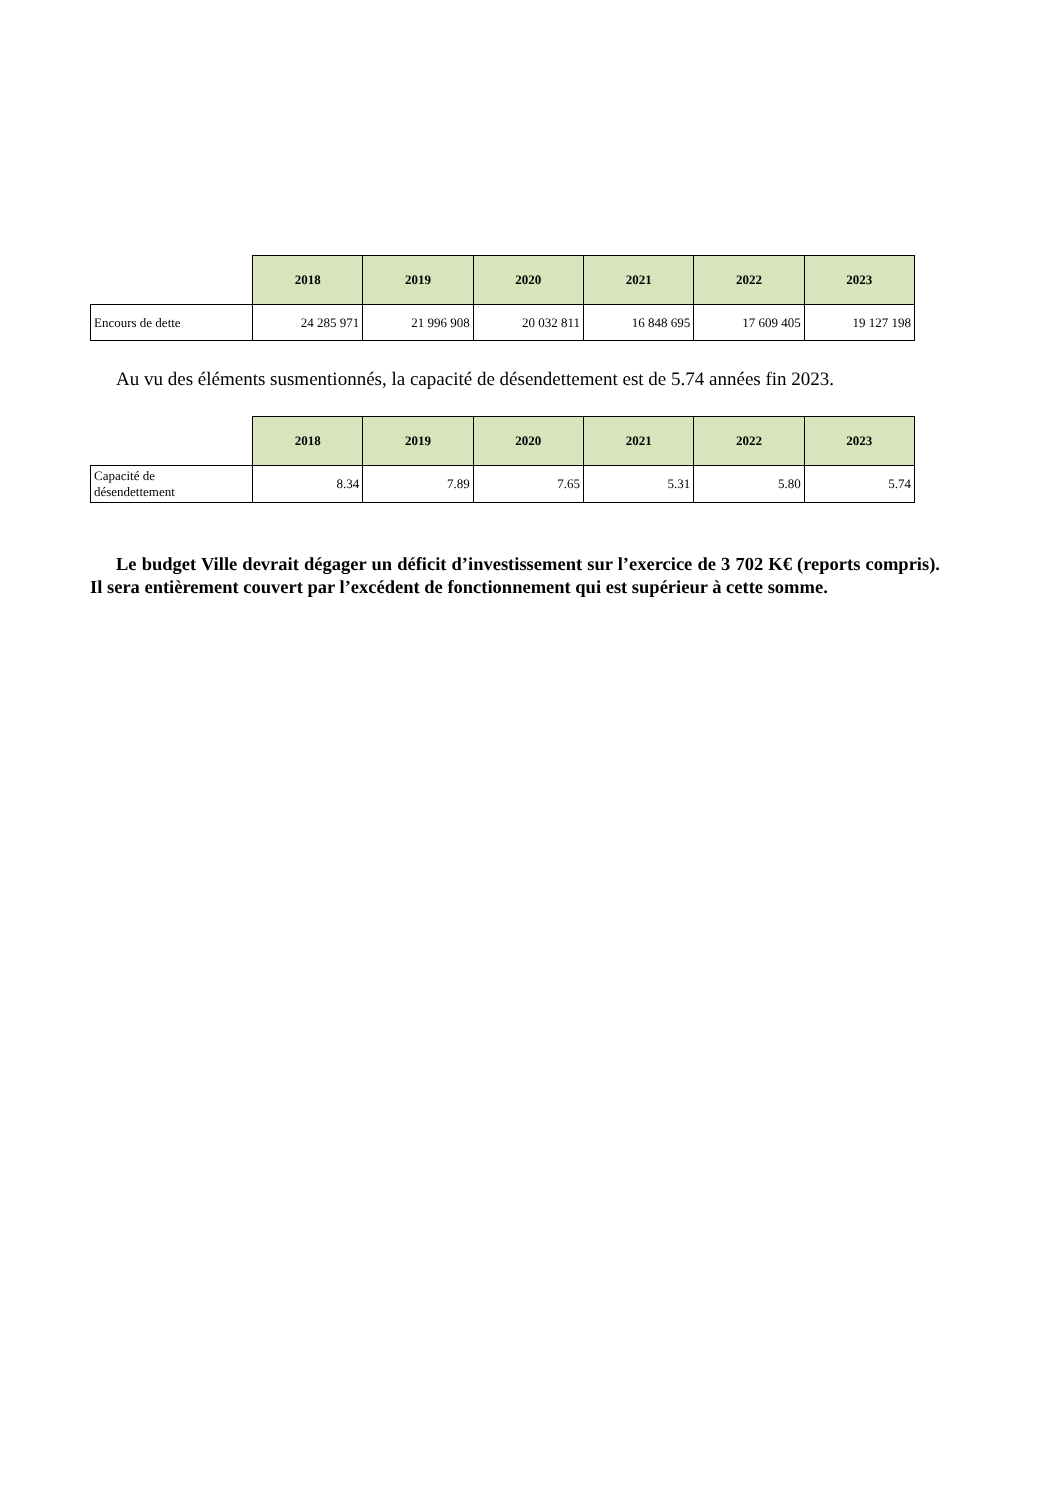| | 2018 | 2019 | 2020 | 2021 | 2022 | 2023 |
| --- | --- | --- | --- | --- | --- | --- |
| Encours de dette | 24 285 971 | 21 996 908 | 20 032 811 | 16 848 695 | 17 609 405 | 19 127 198 |
Au vu des éléments susmentionnés, la capacité de désendettement est de 5.74 années fin 2023.
| | 2018 | 2019 | 2020 | 2021 | 2022 | 2023 |
| --- | --- | --- | --- | --- | --- | --- |
| Capacité de désendettement | 8.34 | 7.89 | 7.65 | 5.31 | 5.80 | 5.74 |
Le budget Ville devrait dégager un déficit d’investissement sur l’exercice de 3 702 K€ (reports compris). Il sera entièrement couvert par l’excédent de fonctionnement qui est supérieur à cette somme.